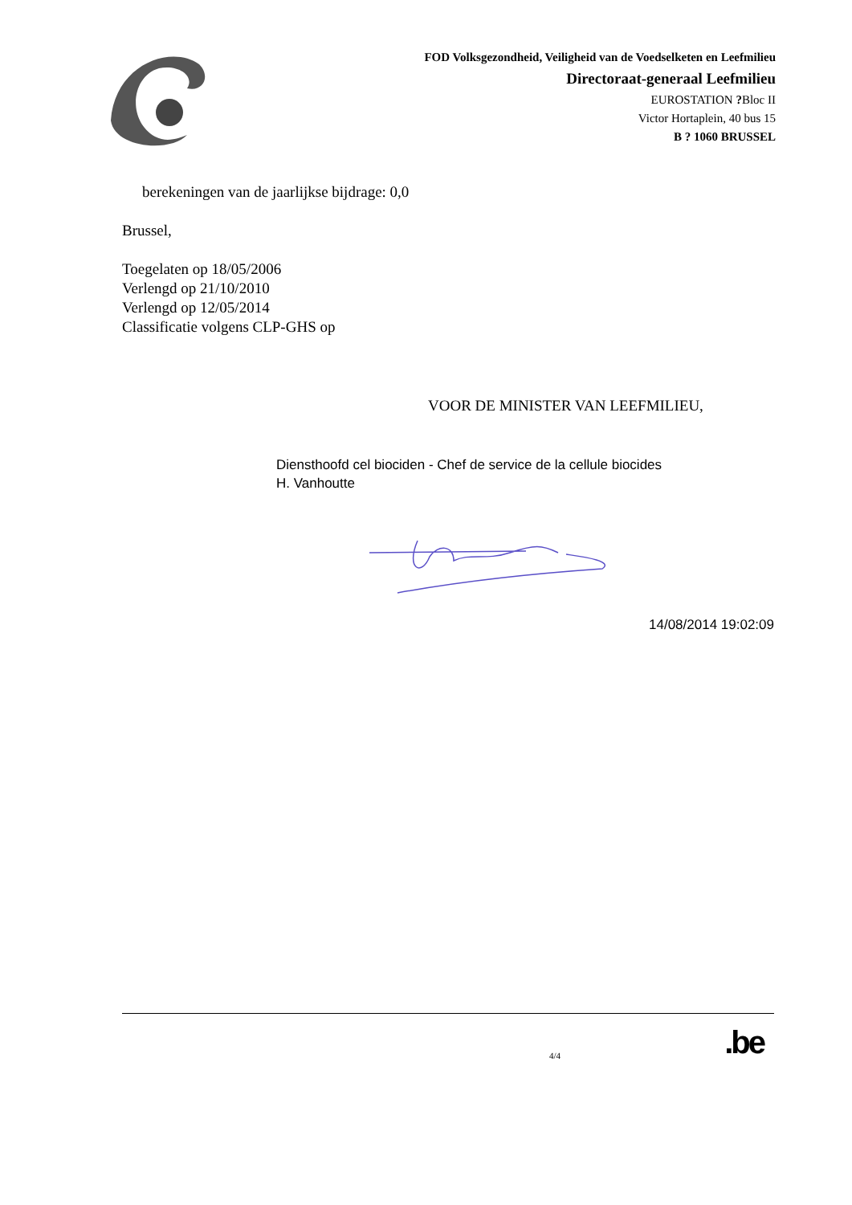FOD Volksgezondheid, Veiligheid van de Voedselketen en Leefmilieu
Directoraat-generaal Leefmilieu
EUROSTATION ?Bloc II
Victor Hortaplein, 40 bus 15
B ? 1060 BRUSSEL
berekeningen van de jaarlijkse bijdrage: 0,0
Brussel,
Toegelaten op 18/05/2006
Verlengd op 21/10/2010
Verlengd op 12/05/2014
Classificatie volgens CLP-GHS op
VOOR DE MINISTER VAN LEEFMILIEU,
Diensthoofd cel biociden - Chef de service de la cellule biocides
H. Vanhoutte
14/08/2014 19:02:09
4/4
.be